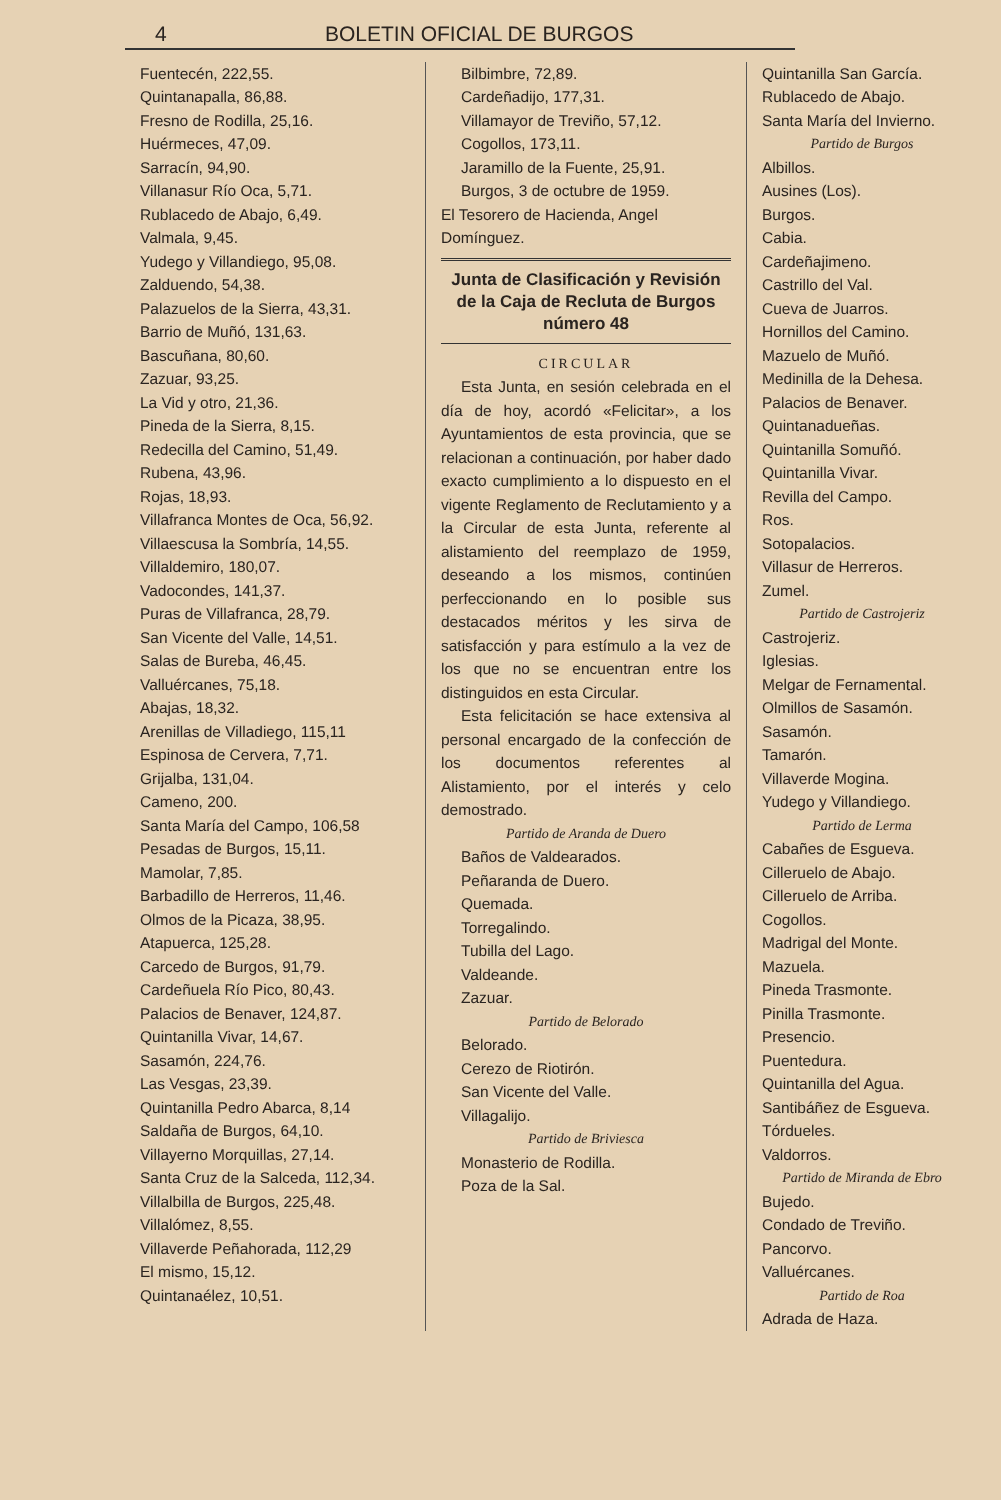4 BOLETIN OFICIAL DE BURGOS
Fuentecén, 222,55.
Quintanapalla, 86,88.
Fresno de Rodilla, 25,16.
Huérmeces, 47,09.
Sarracín, 94,90.
Villanasur Río Oca, 5,71.
Rublacedo de Abajo, 6,49.
Valmala, 9,45.
Yudego y Villandiego, 95,08.
Zalduendo, 54,38.
Palazuelos de la Sierra, 43,31.
Barrio de Muñó, 131,63.
Bascuñana, 80,60.
Zazuar, 93,25.
La Vid y otro, 21,36.
Pineda de la Sierra, 8,15.
Redecilla del Camino, 51,49.
Rubena, 43,96.
Rojas, 18,93.
Villafranca Montes de Oca, 56,92.
Villaescusa la Sombría, 14,55.
Villaldemiro, 180,07.
Vadocondes, 141,37.
Puras de Villafranca, 28,79.
San Vicente del Valle, 14,51.
Salas de Bureba, 46,45.
Valluércanes, 75,18.
Abajas, 18,32.
Arenillas de Villadiego, 115,11
Espinosa de Cervera, 7,71.
Grijalba, 131,04.
Cameno, 200.
Santa María del Campo, 106,58
Pesadas de Burgos, 15,11.
Mamolar, 7,85.
Barbadillo de Herreros, 11,46.
Olmos de la Picaza, 38,95.
Atapuerca, 125,28.
Carcedo de Burgos, 91,79.
Cardeñuela Río Pico, 80,43.
Palacios de Benaver, 124,87.
Quintanilla Vivar, 14,67.
Sasamón, 224,76.
Las Vesgas, 23,39.
Quintanilla Pedro Abarca, 8,14
Saldaña de Burgos, 64,10.
Villayerno Morquillas, 27,14.
Santa Cruz de la Salceda, 112,34.
Villalbilla de Burgos, 225,48.
Villalómez, 8,55.
Villaverde Peñahorada, 112,29
El mismo, 15,12.
Quintanaélez, 10,51.
Bilbimbre, 72,89.
Cardeñadijo, 177,31.
Villamayor de Treviño, 57,12.
Cogollos, 173,11.
Jaramillo de la Fuente, 25,91.
Burgos, 3 de octubre de 1959.
El Tesorero de Hacienda, Angel Domínguez.
Junta de Clasificación y Revisión de la Caja de Recluta de Burgos número 48
CIRCULAR
Esta Junta, en sesión celebrada en el día de hoy, acordó «Felicitar», a los Ayuntamientos de esta provincia, que se relacionan a continuación, por haber dado exacto cumplimiento a lo dispuesto en el vigente Reglamento de Reclutamiento y a la Circular de esta Junta, referente al alistamiento del reemplazo de 1959, deseando a los mismos, continúen perfeccionando en lo posible sus destacados méritos y les sirva de satisfacción y para estímulo a la vez de los que no se encuentran entre los distinguidos en esta Circular.
Esta felicitación se hace extensiva al personal encargado de la confección de los documentos referentes al Alistamiento, por el interés y celo demostrado.
Partido de Aranda de Duero
Baños de Valdearados.
Peñaranda de Duero.
Quemada.
Torregalindo.
Tubilla del Lago.
Valdeande.
Zazuar.
Partido de Belorado
Belorado.
Cerezo de Riotirón.
San Vicente del Valle.
Villagalijo.
Partido de Briviesca
Monasterio de Rodilla.
Poza de la Sal.
Quintanilla San García.
Rublacedo de Abajo.
Santa María del Invierno.
Partido de Burgos
Albillos.
Ausines (Los).
Burgos.
Cabia.
Cardeñajimeno.
Castrillo del Val.
Cueva de Juarros.
Hornillos del Camino.
Mazuelo de Muñó.
Medinilla de la Dehesa.
Palacios de Benaver.
Quintanadueñas.
Quintanilla Somuñó.
Quintanilla Vivar.
Revilla del Campo.
Ros.
Sotopalacios.
Villasur de Herreros.
Zumel.
Partido de Castrojeriz
Castrojeriz.
Iglesias.
Melgar de Fernamental.
Olmillos de Sasamón.
Sasamón.
Tamarón.
Villaverde Mogina.
Yudego y Villandiego.
Partido de Lerma
Cabañes de Esgueva.
Cilleruelo de Abajo.
Cilleruelo de Arriba.
Cogollos.
Madrigal del Monte.
Mazuela.
Pineda Trasmonte.
Pinilla Trasmonte.
Presencio.
Puentedura.
Quintanilla del Agua.
Santibáñez de Esgueva.
Tórdueles.
Valdorros.
Partido de Miranda de Ebro
Bujedo.
Condado de Treviño.
Pancorvo.
Valluércanes.
Partido de Roa
Adrada de Haza.